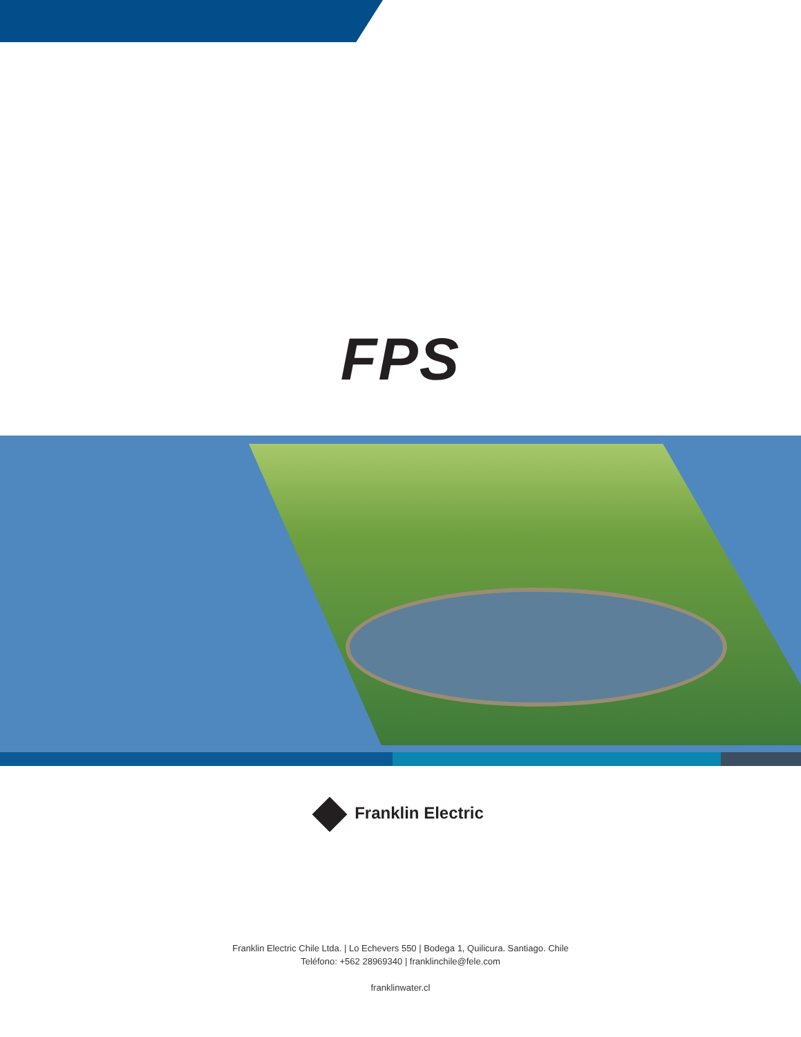FPS
Franklin Electric
Franklin Electric Chile Ltda. | Lo Echevers 550 | Bodega 1, Quilicura. Santiago. Chile
Teléfono: +562 28969340 | franklinchile@fele.com
franklinwater.cl